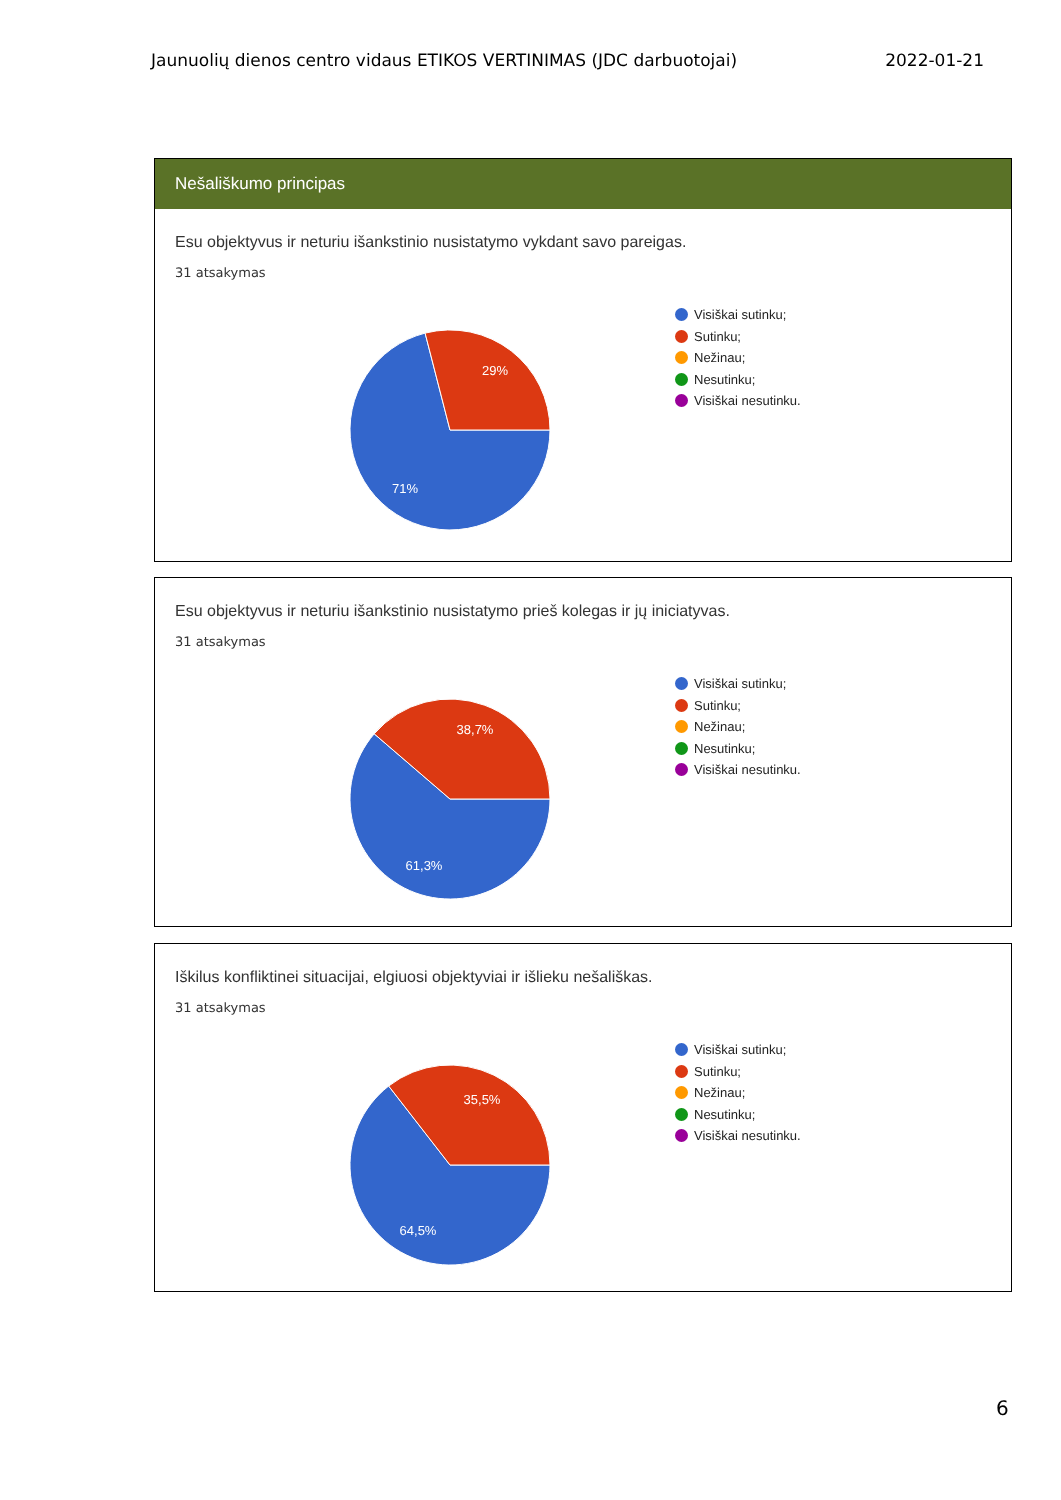Jaunuolių dienos centro vidaus ETIKOS VERTINIMAS (JDC darbuotojai) 2022-01-21
Nešališkumo principas
Esu objektyvus ir neturiu išankstinio nusistatymo vykdant savo pareigas.
31 atsakymas
29%
71%
Visiškai sutinku;
Sutinku;
Nežinau;
Nesutinku;
Visiškai nesutinku.
Esu objektyvus ir neturiu išankstinio nusistatymo prieš kolegas ir jų iniciatyvas.
31 atsakymas
38,7%
61,3%
Visiškai sutinku;
Sutinku;
Nežinau;
Nesutinku;
Visiškai nesutinku.
Iškilus konfliktinei situacijai, elgiuosi objektyviai ir išlieku nešališkas.
31 atsakymas
35,5%
64,5%
Visiškai sutinku;
Sutinku;
Nežinau;
Nesutinku;
Visiškai nesutinku.
6